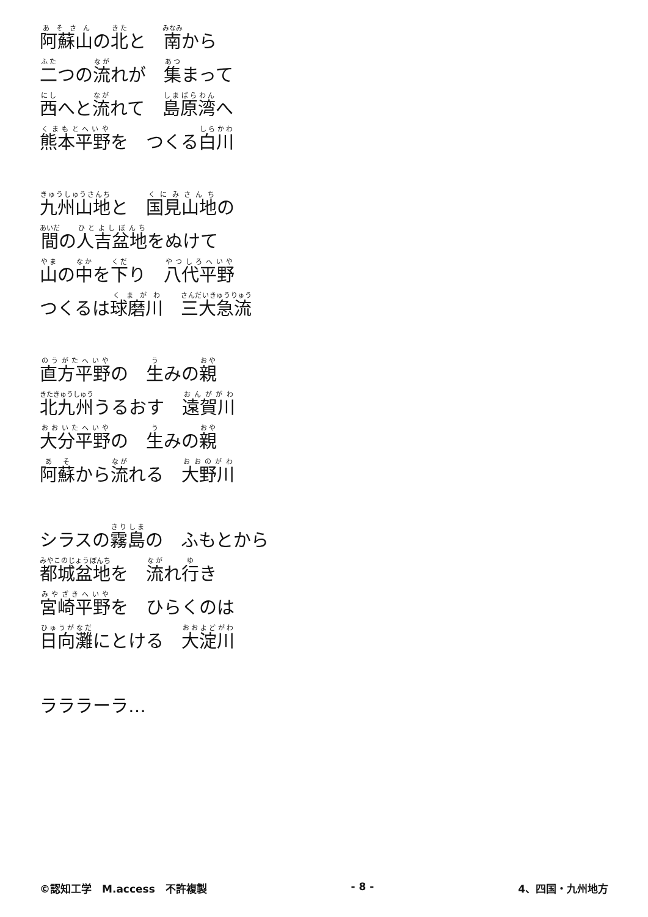阿蘇山の北と　南から
二つの流れが　集まって
西へと流れて　島原湾へ
熊本平野を　つくる白川
九州山地と　国見山地の
間の人吉盆地をぬけて
山の中を下り　八代平野
つくるは球磨川　三大急流
直方平野の　生みの親
北九州うるおす　遠賀川
大分平野の　生みの親
阿蘇から流れる　大野川
シラスの霧島の　ふもとから
都城盆地を　流れ行き
宮崎平野を　ひらくのは
日向灘にとける　大淀川
ラララーラ…
©認知工学　M.access　不許複製 - 8 - 4、四国・九州地方